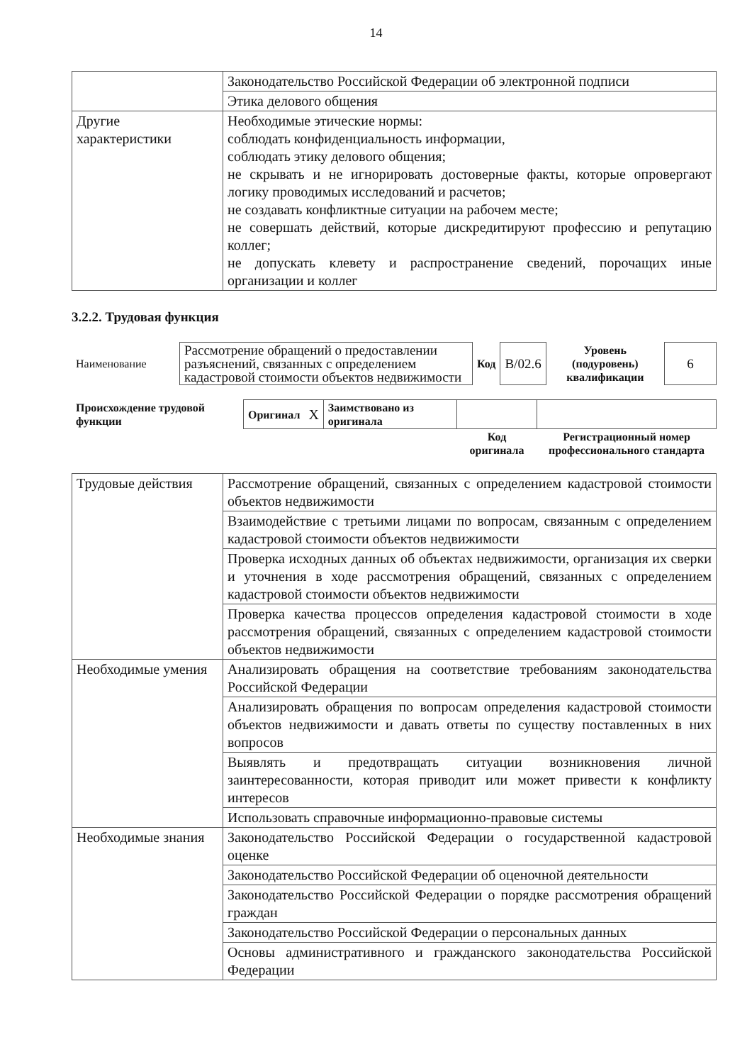14
| | Законодательство Российской Федерации об электронной подписи |
| | Этика делового общения |
| Другие характеристики | Необходимые этические нормы: соблюдать конфиденциальность информации, соблюдать этику делового общения; не скрывать и не игнорировать достоверные факты, которые опровергают логику проводимых исследований и расчетов; не создавать конфликтные ситуации на рабочем месте; не совершать действий, которые дискредитируют профессию и репутацию коллег; не допускать клевету и распространение сведений, порочащих иные организации и коллег |
3.2.2. Трудовая функция
| Наименование | Рассмотрение обращений о предоставлении разъяснений, связанных с определением кадастровой стоимости объектов недвижимости | Код | В/02.6 | Уровень (подуровень) квалификации | 6 |
| Происхождение трудовой функции | Оригинал | X | Заимствовано из оригинала | | |
| | | | | Код оригинала | Регистрационный номер профессионального стандарта |
| Трудовые действия | Рассмотрение обращений, связанных с определением кадастровой стоимости объектов недвижимости |
| | Взаимодействие с третьими лицами по вопросам, связанным с определением кадастровой стоимости объектов недвижимости |
| | Проверка исходных данных об объектах недвижимости, организация их сверки и уточнения в ходе рассмотрения обращений, связанных с определением кадастровой стоимости объектов недвижимости |
| | Проверка качества процессов определения кадастровой стоимости в ходе рассмотрения обращений, связанных с определением кадастровой стоимости объектов недвижимости |
| Необходимые умения | Анализировать обращения на соответствие требованиям законодательства Российской Федерации |
| | Анализировать обращения по вопросам определения кадастровой стоимости объектов недвижимости и давать ответы по существу поставленных в них вопросов |
| | Выявлять и предотвращать ситуации возникновения личной заинтересованности, которая приводит или может привести к конфликту интересов |
| | Использовать справочные информационно-правовые системы |
| Необходимые знания | Законодательство Российской Федерации о государственной кадастровой оценке |
| | Законодательство Российской Федерации об оценочной деятельности |
| | Законодательство Российской Федерации о порядке рассмотрения обращений граждан |
| | Законодательство Российской Федерации о персональных данных |
| | Основы административного и гражданского законодательства Российской Федерации |